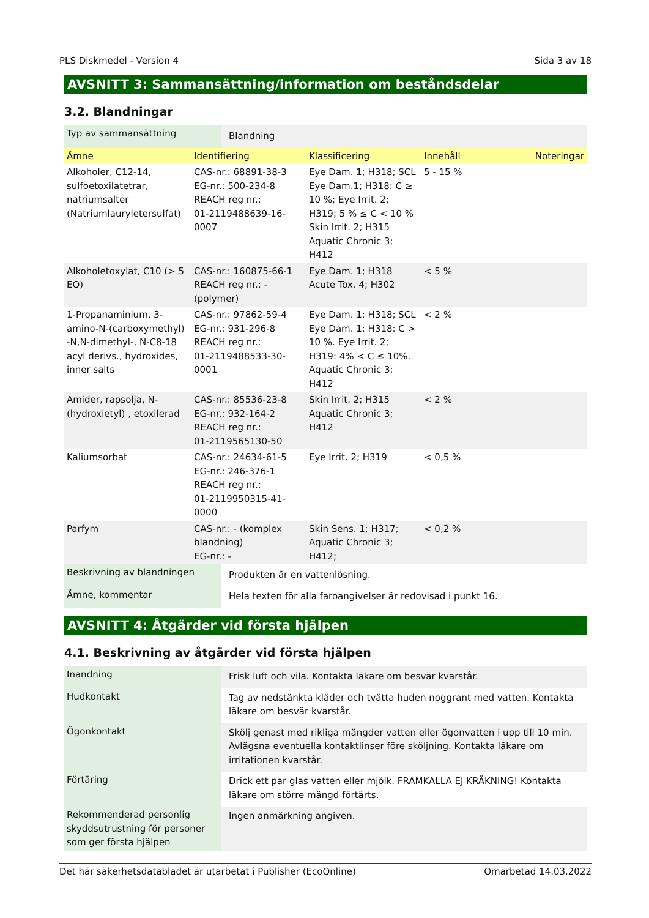PLS Diskmedel - Version 4 Sida 3 av 18
AVSNITT 3: Sammansättning/information om beståndsdelar
3.2. Blandningar
| Typ av sammansättning | Blandning |
| Ämne | Identifiering | Klassificering | Innehåll | Noteringar |
| --- | --- | --- | --- | --- |
| Alkoholer, C12-14, sulfoetoxilatetrar, natriumsalter (Natriumlauryletersulfat) | CAS-nr.: 68891-38-3 EG-nr.: 500-234-8 REACH reg nr.: 01-2119488639-16-0007 | Eye Dam. 1; H318; SCL Eye Dam.1; H318: C ≥ 10 %; Eye Irrit. 2; H319; 5 % ≤ C < 10 % Skin Irrit. 2; H315 Aquatic Chronic 3; H412 | 5 - 15 % | |
| Alkoholetoxylat, C10 (> 5 EO) | CAS-nr.: 160875-66-1 REACH reg nr.: - (polymer) | Eye Dam. 1; H318 Acute Tox. 4; H302 | < 5 % | |
| 1-Propanaminium, 3-amino-N-(carboxymethyl) -N,N-dimethyl-, N-C8-18 acyl derivs., hydroxides, inner salts | CAS-nr.: 97862-59-4 EG-nr.: 931-296-8 REACH reg nr.: 01-2119488533-30-0001 | Eye Dam. 1; H318; SCL Eye Dam. 1; H318: C > 10 %. Eye Irrit. 2; H319: 4% < C ≤ 10%. Aquatic Chronic 3; H412 | < 2 % | |
| Amider, rapsolja, N-(hydroxietyl) , etoxilerad | CAS-nr.: 85536-23-8 EG-nr.: 932-164-2 REACH reg nr.: 01-2119565130-50 | Skin Irrit. 2; H315 Aquatic Chronic 3; H412 | < 2 % | |
| Kaliumsorbat | CAS-nr.: 24634-61-5 EG-nr.: 246-376-1 REACH reg nr.: 01-2119950315-41-0000 | Eye Irrit. 2; H319 | < 0,5 % | |
| Parfym | CAS-nr.: - (komplex blandning) EG-nr.: - | Skin Sens. 1; H317; Aquatic Chronic 3; H412; | < 0,2 % | |
| Beskrivning av blandningen | Produkten är en vattenlösning. |
| Ämne, kommentar | Hela texten för alla faroangivelser är redovisad i punkt 16. |
AVSNITT 4: Åtgärder vid första hjälpen
4.1. Beskrivning av åtgärder vid första hjälpen
| Inandning | Frisk luft och vila. Kontakta läkare om besvär kvarstår. |
| Hudkontakt | Tag av nedstänkta kläder och tvätta huden noggrant med vatten. Kontakta läkare om besvär kvarstår. |
| Ögonkontakt | Skölj genast med rikliga mängder vatten eller ögonvatten i upp till 10 min. Avlägsna eventuella kontaktlinser före sköljning. Kontakta läkare om irritationen kvarstår. |
| Förtäring | Drick ett par glas vatten eller mjölk. FRAMKALLA EJ KRÄKNING! Kontakta läkare om större mängd förtärts. |
| Rekommenderad personlig skyddsutrustning för personer som ger första hjälpen | Ingen anmärkning angiven. |
Det här säkerhetsdatabladet är utarbetat i Publisher (EcoOnline) Omarbetad 14.03.2022